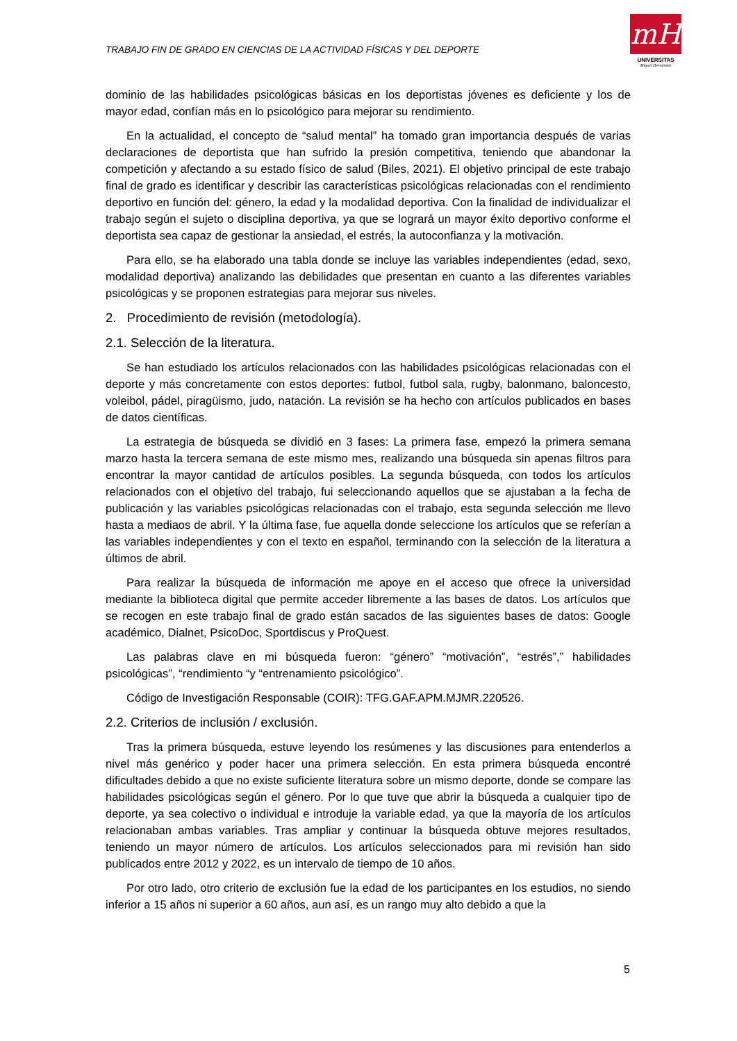TRABAJO FIN DE GRADO EN CIENCIAS DE LA ACTIVIDAD FÍSICAS Y DEL DEPORTE
mH
UNIVERSITAS
Miguel Hernández
dominio de las habilidades psicológicas básicas en los deportistas jóvenes es deficiente y los de mayor edad, confían más en lo psicológico para mejorar su rendimiento.
En la actualidad, el concepto de “salud mental” ha tomado gran importancia después de varias declaraciones de deportista que han sufrido la presión competitiva, teniendo que abandonar la competición y afectando a su estado físico de salud (Biles, 2021). El objetivo principal de este trabajo final de grado es identificar y describir las características psicológicas relacionadas con el rendimiento deportivo en función del: género, la edad y la modalidad deportiva. Con la finalidad de individualizar el trabajo según el sujeto o disciplina deportiva, ya que se logrará un mayor éxito deportivo conforme el deportista sea capaz de gestionar la ansiedad, el estrés, la autoconfianza y la motivación.
Para ello, se ha elaborado una tabla donde se incluye las variables independientes (edad, sexo, modalidad deportiva) analizando las debilidades que presentan en cuanto a las diferentes variables psicológicas y se proponen estrategias para mejorar sus niveles.
2. Procedimiento de revisión (metodología).
2.1. Selección de la literatura.
Se han estudiado los artículos relacionados con las habilidades psicológicas relacionadas con el deporte y más concretamente con estos deportes: futbol, futbol sala, rugby, balonmano, baloncesto, voleibol, pádel, piragüismo, judo, natación. La revisión se ha hecho con artículos publicados en bases de datos científicas.
La estrategia de búsqueda se dividió en 3 fases: La primera fase, empezó la primera semana marzo hasta la tercera semana de este mismo mes, realizando una búsqueda sin apenas filtros para encontrar la mayor cantidad de artículos posibles. La segunda búsqueda, con todos los artículos relacionados con el objetivo del trabajo, fui seleccionando aquellos que se ajustaban a la fecha de publicación y las variables psicológicas relacionadas con el trabajo, esta segunda selección me llevo hasta a mediaos de abril. Y la última fase, fue aquella donde seleccione los artículos que se referían a las variables independientes y con el texto en español, terminando con la selección de la literatura a últimos de abril.
Para realizar la búsqueda de información me apoye en el acceso que ofrece la universidad mediante la biblioteca digital que permite acceder libremente a las bases de datos. Los artículos que se recogen en este trabajo final de grado están sacados de las siguientes bases de datos: Google académico, Dialnet, PsicoDoc, Sportdiscus y ProQuest.
Las palabras clave en mi búsqueda fueron: “género” “motivación”, “estrés”,” habilidades psicológicas”, “rendimiento “y “entrenamiento psicológico”.
Código de Investigación Responsable (COIR): TFG.GAF.APM.MJMR.220526.
2.2. Criterios de inclusión / exclusión.
Tras la primera búsqueda, estuve leyendo los resúmenes y las discusiones para entenderlos a nivel más genérico y poder hacer una primera selección. En esta primera búsqueda encontré dificultades debido a que no existe suficiente literatura sobre un mismo deporte, donde se compare las habilidades psicológicas según el género. Por lo que tuve que abrir la búsqueda a cualquier tipo de deporte, ya sea colectivo o individual e introduje la variable edad, ya que la mayoría de los artículos relacionaban ambas variables. Tras ampliar y continuar la búsqueda obtuve mejores resultados, teniendo un mayor número de artículos. Los artículos seleccionados para mi revisión han sido publicados entre 2012 y 2022, es un intervalo de tiempo de 10 años.
Por otro lado, otro criterio de exclusión fue la edad de los participantes en los estudios, no siendo inferior a 15 años ni superior a 60 años, aun así, es un rango muy alto debido a que la
5